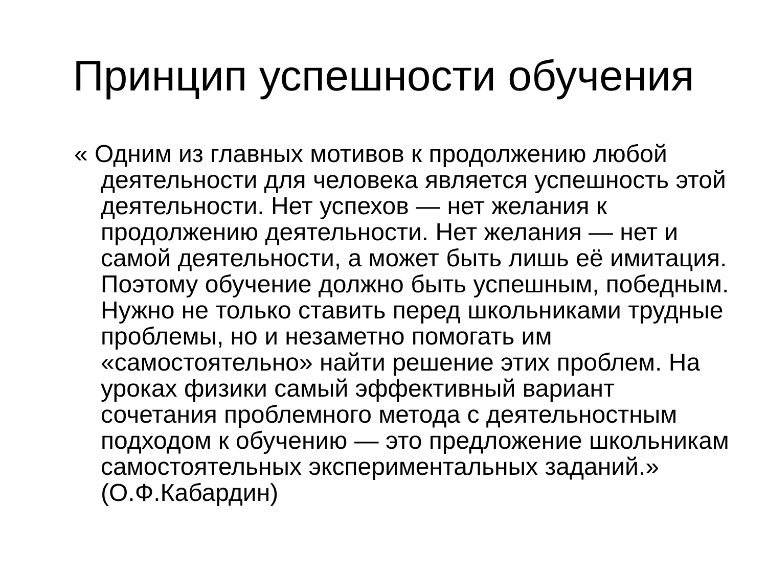Принцип успешности обучения
« Одним из главных мотивов к продолжению любой деятельности для человека является успешность этой деятельности. Нет успехов — нет желания к продолжению деятельности. Нет желания — нет и самой деятельности, а может быть лишь её имитация. Поэтому обучение должно быть успешным, победным. Нужно не только ставить перед школьниками трудные проблемы, но и незаметно помогать им «самостоятельно» найти решение этих проблем. На уроках физики самый эффективный вариант сочетания проблемного метода с деятельностным подходом к обучению — это предложение школьникам самостоятельных экспериментальных заданий.» (О.Ф.Кабардин)